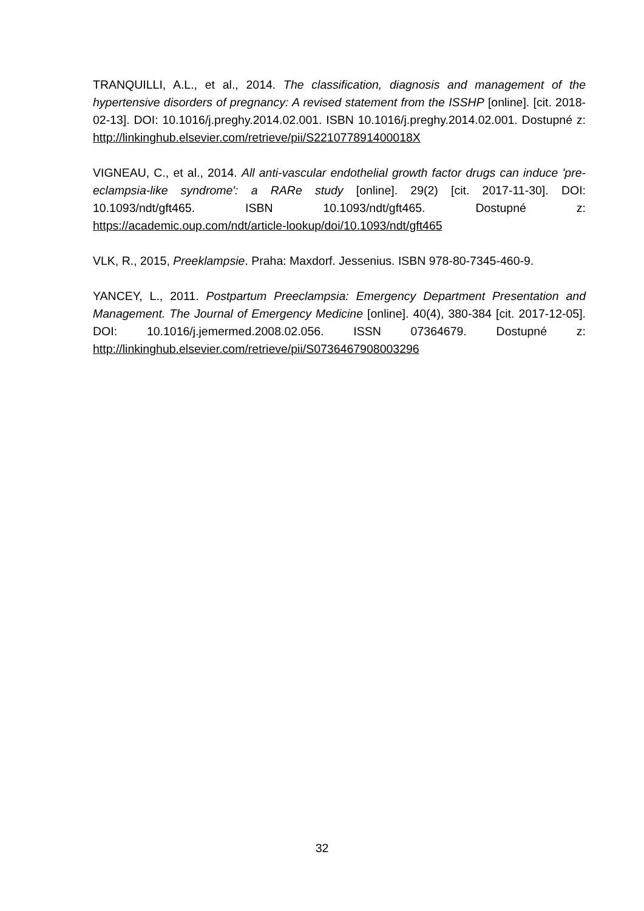TRANQUILLI, A.L., et al., 2014. The classification, diagnosis and management of the hypertensive disorders of pregnancy: A revised statement from the ISSHP [online]. [cit. 2018-02-13]. DOI: 10.1016/j.preghy.2014.02.001. ISBN 10.1016/j.preghy.2014.02.001. Dostupné z: http://linkinghub.elsevier.com/retrieve/pii/S221077891400018X
VIGNEAU, C., et al., 2014. All anti-vascular endothelial growth factor drugs can induce 'pre-eclampsia-like syndrome': a RARe study [online]. 29(2) [cit. 2017-11-30]. DOI: 10.1093/ndt/gft465. ISBN 10.1093/ndt/gft465. Dostupné z: https://academic.oup.com/ndt/article-lookup/doi/10.1093/ndt/gft465
VLK, R., 2015, Preeklampsie. Praha: Maxdorf. Jessenius. ISBN 978-80-7345-460-9.
YANCEY, L., 2011. Postpartum Preeclampsia: Emergency Department Presentation and Management. The Journal of Emergency Medicine [online]. 40(4), 380-384 [cit. 2017-12-05]. DOI: 10.1016/j.jemermed.2008.02.056. ISSN 07364679. Dostupné z: http://linkinghub.elsevier.com/retrieve/pii/S0736467908003296
32